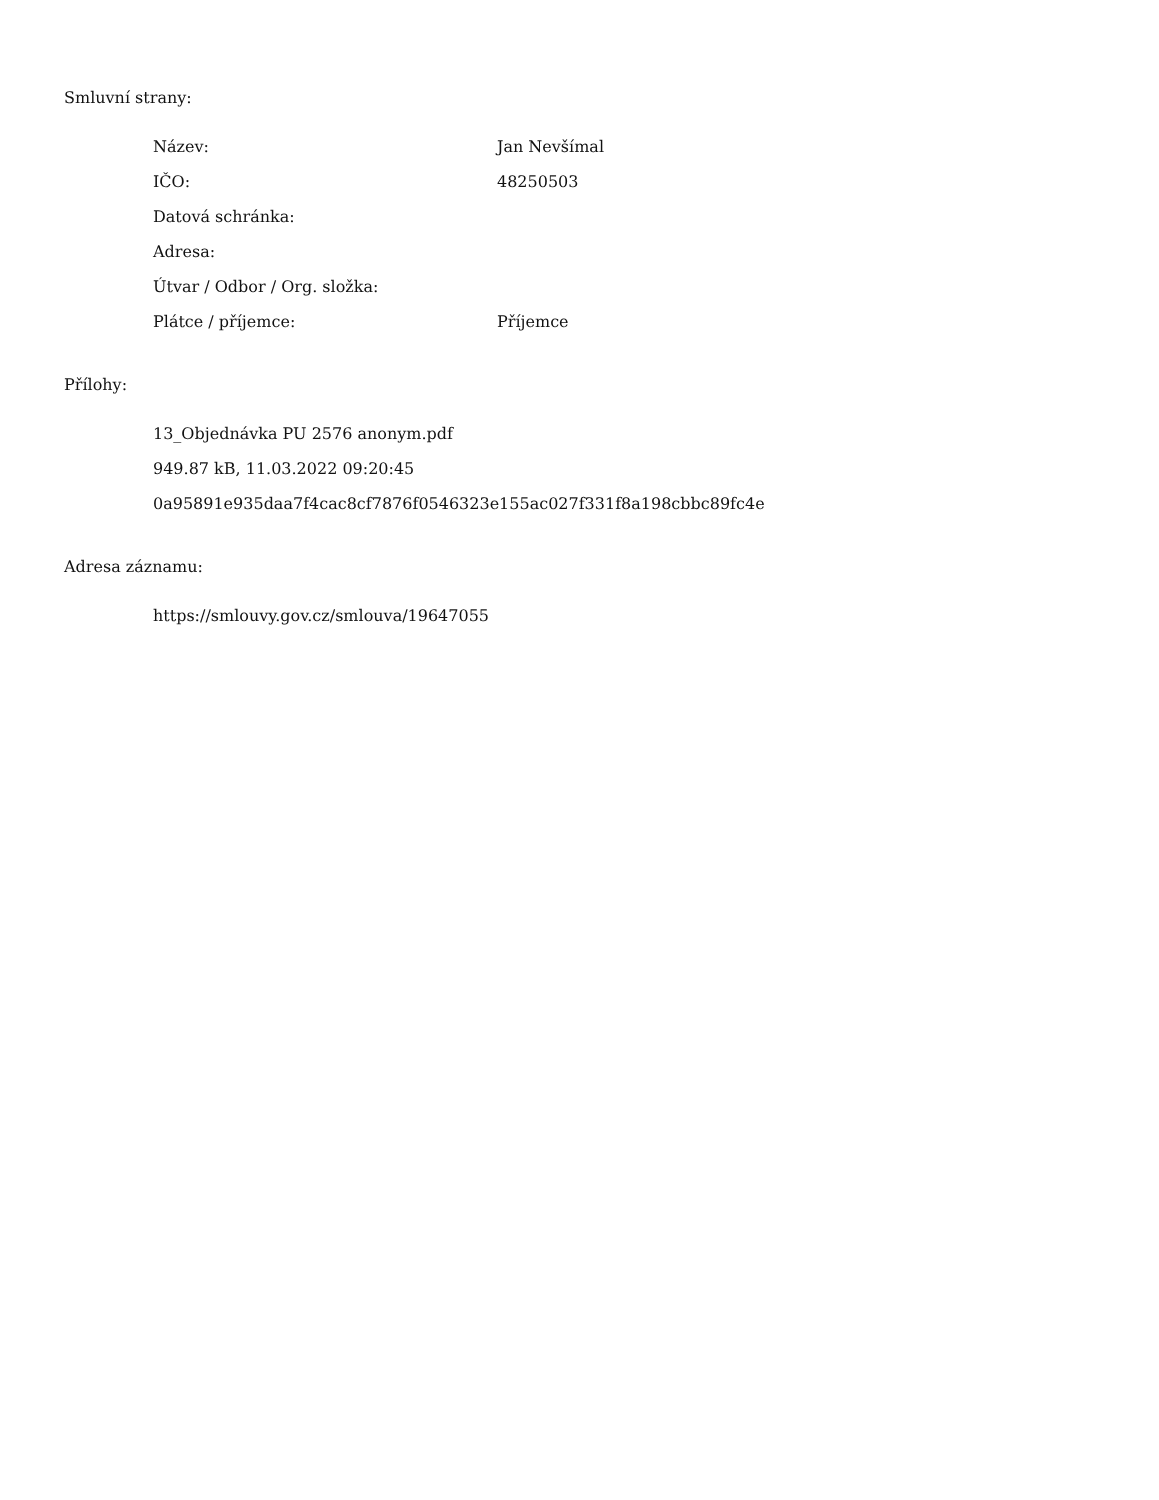Smluvní strany:
Název: Jan Nevšímal
IČO: 48250503
Datová schránka:
Adresa:
Útvar / Odbor / Org. složka:
Plátce / příjemce: Příjemce
Přílohy:
13_Objednávka PU 2576 anonym.pdf
949.87 kB, 11.03.2022 09:20:45
0a95891e935daa7f4cac8cf7876f0546323e155ac027f331f8a198cbbc89fc4e
Adresa záznamu:
https://smlouvy.gov.cz/smlouva/19647055